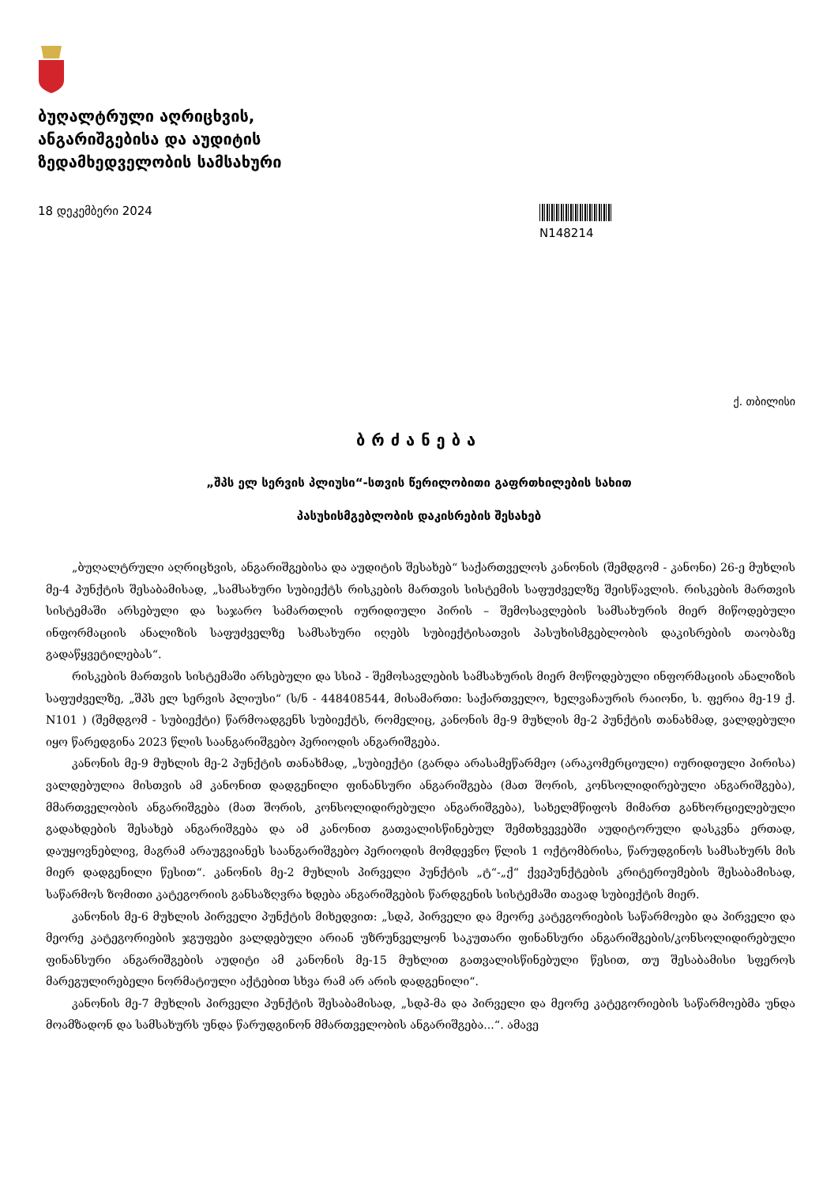ბუღალტრული აღრიცხვის,
ანგარიშგებისა და აუდიტის
ზედამხედველობის სამსახური
18 დეკემბერი 2024
N148214
ქ. თბილისი
ბრძანება
„შპს ელ სერვის პლიუსი“-სთვის წერილობითი გაფრთხილების სახით
პასუხისმგებლობის დაკისრების შესახებ
„ბუღალტრული აღრიცხვის, ანგარიშგებისა და აუდიტის შესახებ“ საქართველოს კანონის (შემდგომ - კანონი) 26-ე მუხლის მე-4 პუნქტის შესაბამისად, „სამსახური სუბიექტს რისკების მართვის სისტემის საფუძველზე შეისწავლის. რისკების მართვის სისტემაში არსებული და საჯარო სამართლის იურიდიული პირის – შემოსავლების სამსახურის მიერ მიწოდებული ინფორმაციის ანალიზის საფუძველზე სამსახური იღებს სუბიექტისათვის პასუხისმგებლობის დაკისრების თაობაზე გადაწყვეტილებას“.
რისკების მართვის სისტემაში არსებული და სსიპ - შემოსავლების სამსახურის მიერ მოწოდებული ინფორმაციის ანალიზის საფუძველზე, „შპს ელ სერვის პლიუსი“ (ს/ნ - 448408544, მისამართი: საქართველო, ხელვაჩაურის რაიონი, ს. ფერია მე-19 ქ. N101 ) (შემდგომ - სუბიექტი) წარმოადგენს სუბიექტს, რომელიც, კანონის მე-9 მუხლის მე-2 პუნქტის თანახმად, ვალდებული იყო წარედგინა 2023 წლის საანგარიშგებო პერიოდის ანგარიშგება.
კანონის მე-9 მუხლის მე-2 პუნქტის თანახმად, „სუბიექტი (გარდა არასამეწარმეო (არაკომერციული) იურიდიული პირისა) ვალდებულია მისთვის ამ კანონით დადგენილი ფინანსური ანგარიშგება (მათ შორის, კონსოლიდირებული ანგარიშგება), მმართველობის ანგარიშგება (მათ შორის, კონსოლიდირებული ანგარიშგება), სახელმწიფოს მიმართ განხორციელებული გადახდების შესახებ ანგარიშგება და ამ კანონით გათვალისწინებულ შემთხვევებში აუდიტორული დასკვნა ერთად, დაუყოვნებლივ, მაგრამ არაუგვიანეს საანგარიშგებო პერიოდის მომდევნო წლის 1 ოქტომბრისა, წარუდგინოს სამსახურს მის მიერ დადგენილი წესით“. კანონის მე-2 მუხლის პირველი პუნქტის „ტ“-„ქ“ ქვეპუნქტების კრიტერიუმების შესაბამისად, საწარმოს ზომითი კატეგორიის განსაზღვრა ხდება ანგარიშგების წარდგენის სისტემაში თავად სუბიექტის მიერ.
კანონის მე-6 მუხლის პირველი პუნქტის მიხედვით: „სდპ, პირველი და მეორე კატეგორიების საწარმოები და პირველი და მეორე კატეგორიების ჯგუფები ვალდებული არიან უზრუნველყონ საკუთარი ფინანსური ანგარიშგების/კონსოლიდირებული ფინანსური ანგარიშგების აუდიტი ამ კანონის მე-15 მუხლით გათვალისწინებული წესით, თუ შესაბამისი სფეროს მარეგულირებელი ნორმატიული აქტებით სხვა რამ არ არის დადგენილი“.
კანონის მე-7 მუხლის პირველი პუნქტის შესაბამისად, „სდპ-მა და პირველი და მეორე კატეგორიების საწარმოებმა უნდა მოამზადონ და სამსახურს უნდა წარუდგინონ მმართველობის ანგარიშგება...“. ამავე